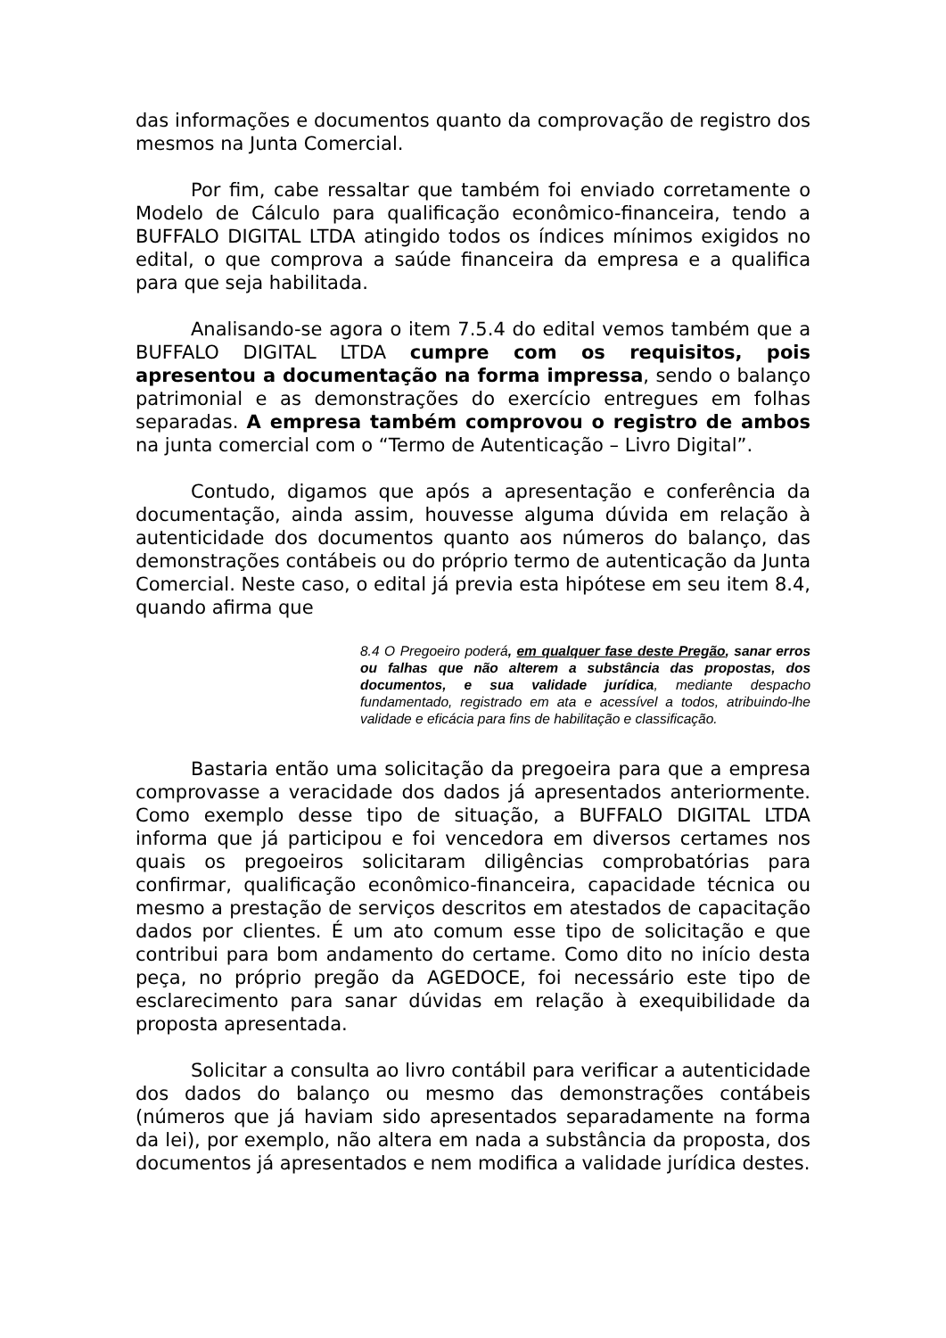das informações e documentos quanto da comprovação de registro dos mesmos na Junta Comercial.
Por fim, cabe ressaltar que também foi enviado corretamente o Modelo de Cálculo para qualificação econômico-financeira, tendo a BUFFALO DIGITAL LTDA atingido todos os índices mínimos exigidos no edital, o que comprova a saúde financeira da empresa e a qualifica para que seja habilitada.
Analisando-se agora o item 7.5.4 do edital vemos também que a BUFFALO DIGITAL LTDA cumpre com os requisitos, pois apresentou a documentação na forma impressa, sendo o balanço patrimonial e as demonstrações do exercício entregues em folhas separadas. A empresa também comprovou o registro de ambos na junta comercial com o “Termo de Autenticação – Livro Digital”.
Contudo, digamos que após a apresentação e conferência da documentação, ainda assim, houvesse alguma dúvida em relação à autenticidade dos documentos quanto aos números do balanço, das demonstrações contábeis ou do próprio termo de autenticação da Junta Comercial. Neste caso, o edital já previa esta hipótese em seu item 8.4, quando afirma que
8.4 O Pregoeiro poderá, em qualquer fase deste Pregão, sanar erros ou falhas que não alterem a substância das propostas, dos documentos, e sua validade jurídica, mediante despacho fundamentado, registrado em ata e acessível a todos, atribuindo-lhe validade e eficácia para fins de habilitação e classificação.
Bastaria então uma solicitação da pregoeira para que a empresa comprovasse a veracidade dos dados já apresentados anteriormente. Como exemplo desse tipo de situação, a BUFFALO DIGITAL LTDA informa que já participou e foi vencedora em diversos certames nos quais os pregoeiros solicitaram diligências comprobatórias para confirmar, qualificação econômico-financeira, capacidade técnica ou mesmo a prestação de serviços descritos em atestados de capacitação dados por clientes. É um ato comum esse tipo de solicitação e que contribui para bom andamento do certame. Como dito no início desta peça, no próprio pregão da AGEDOCE, foi necessário este tipo de esclarecimento para sanar dúvidas em relação à exequibilidade da proposta apresentada.
Solicitar a consulta ao livro contábil para verificar a autenticidade dos dados do balanço ou mesmo das demonstrações contábeis (números que já haviam sido apresentados separadamente na forma da lei), por exemplo, não altera em nada a substância da proposta, dos documentos já apresentados e nem modifica a validade jurídica destes.